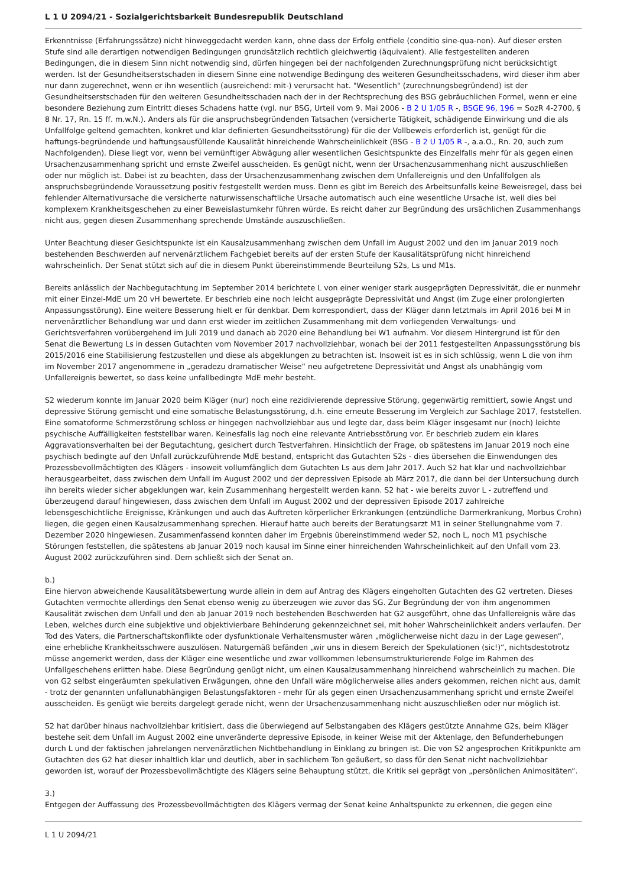L 1 U 2094/21 - Sozialgerichtsbarkeit Bundesrepublik Deutschland
Erkenntnisse (Erfahrungssätze) nicht hinweggedacht werden kann, ohne dass der Erfolg entfiele (conditio sine-qua-non). Auf dieser ersten Stufe sind alle derartigen notwendigen Bedingungen grundsätzlich rechtlich gleichwertig (äquivalent). Alle festgestellten anderen Bedingungen, die in diesem Sinn nicht notwendig sind, dürfen hingegen bei der nachfolgenden Zurechnungsprüfung nicht berücksichtigt werden. Ist der Gesundheitserstschaden in diesem Sinne eine notwendige Bedingung des weiteren Gesundheitsschadens, wird dieser ihm aber nur dann zugerechnet, wenn er ihn wesentlich (ausreichend: mit-) verursacht hat. "Wesentlich" (zurechnungsbegründend) ist der Gesundheitserstschaden für den weiteren Gesundheitsschaden nach der in der Rechtsprechung des BSG gebräuchlichen Formel, wenn er eine besondere Beziehung zum Eintritt dieses Schadens hatte (vgl. nur BSG, Urteil vom 9. Mai 2006 - B 2 U 1/05 R -, BSGE 96, 196 = SozR 4-2700, § 8 Nr. 17, Rn. 15 ff. m.w.N.). Anders als für die anspruchsbegründenden Tatsachen (versicherte Tätigkeit, schädigende Einwirkung und die als Unfallfolge geltend gemachten, konkret und klar definierten Gesundheitsstörung) für die der Vollbeweis erforderlich ist, genügt für die haftungs-begründende und haftungsausfüllende Kausalität hinreichende Wahrscheinlichkeit (BSG - B 2 U 1/05 R -, a.a.O., Rn. 20, auch zum Nachfolgenden). Diese liegt vor, wenn bei vernünftiger Abwägung aller wesentlichen Gesichtspunkte des Einzelfalls mehr für als gegen einen Ursachenzusammenhang spricht und ernste Zweifel ausscheiden. Es genügt nicht, wenn der Ursachenzusammenhang nicht auszuschließen oder nur möglich ist. Dabei ist zu beachten, dass der Ursachenzusammenhang zwischen dem Unfallereignis und den Unfallfolgen als anspruchsbegründende Voraussetzung positiv festgestellt werden muss. Denn es gibt im Bereich des Arbeitsunfalls keine Beweisregel, dass bei fehlender Alternativursache die versicherte naturwissenschaftliche Ursache automatisch auch eine wesentliche Ursache ist, weil dies bei komplexem Krankheitsgeschehen zu einer Beweislastumkehr führen würde. Es reicht daher zur Begründung des ursächlichen Zusammenhangs nicht aus, gegen diesen Zusammenhang sprechende Umstände auszuschließen.
Unter Beachtung dieser Gesichtspunkte ist ein Kausalzusammenhang zwischen dem Unfall im August 2002 und den im Januar 2019 noch bestehenden Beschwerden auf nervenärztlichem Fachgebiet bereits auf der ersten Stufe der Kausalitätsprüfung nicht hinreichend wahrscheinlich. Der Senat stützt sich auf die in diesem Punkt übereinstimmende Beurteilung S2s, Ls und M1s.
Bereits anlässlich der Nachbegutachtung im September 2014 berichtete L von einer weniger stark ausgeprägten Depressivität, die er nunmehr mit einer Einzel-MdE um 20 vH bewertete. Er beschrieb eine noch leicht ausgeprägte Depressivität und Angst (im Zuge einer prolongierten Anpassungsstörung). Eine weitere Besserung hielt er für denkbar. Dem korrespondiert, dass der Kläger dann letztmals im April 2016 bei M in nervenärztlicher Behandlung war und dann erst wieder im zeitlichen Zusammenhang mit dem vorliegenden Verwaltungs- und Gerichtsverfahren vorübergehend im Juli 2019 und danach ab 2020 eine Behandlung bei W1 aufnahm. Vor diesem Hintergrund ist für den Senat die Bewertung Ls in dessen Gutachten vom November 2017 nachvollziehbar, wonach bei der 2011 festgestellten Anpassungsstörung bis 2015/2016 eine Stabilisierung festzustellen und diese als abgeklungen zu betrachten ist. Insoweit ist es in sich schlüssig, wenn L die von ihm im November 2017 angenommene in „geradezu dramatischer Weise“ neu aufgetretene Depressivität und Angst als unabhängig vom Unfallereignis bewertet, so dass keine unfallbedingte MdE mehr besteht.
S2 wiederum konnte im Januar 2020 beim Kläger (nur) noch eine rezidivierende depressive Störung, gegenwärtig remittiert, sowie Angst und depressive Störung gemischt und eine somatische Belastungsstörung, d.h. eine erneute Besserung im Vergleich zur Sachlage 2017, feststellen. Eine somatoforme Schmerzstörung schloss er hingegen nachvollziehbar aus und legte dar, dass beim Kläger insgesamt nur (noch) leichte psychische Auffälligkeiten feststellbar waren. Keinesfalls lag noch eine relevante Antriebsstörung vor. Er beschrieb zudem ein klares Aggravationsverhalten bei der Begutachtung, gesichert durch Testverfahren. Hinsichtlich der Frage, ob spätestens im Januar 2019 noch eine psychisch bedingte auf den Unfall zurückzuführende MdE bestand, entspricht das Gutachten S2s - dies übersehen die Einwendungen des Prozessbevollmächtigten des Klägers - insoweit vollumfänglich dem Gutachten Ls aus dem Jahr 2017. Auch S2 hat klar und nachvollziehbar herausgearbeitet, dass zwischen dem Unfall im August 2002 und der depressiven Episode ab März 2017, die dann bei der Untersuchung durch ihn bereits wieder sicher abgeklungen war, kein Zusammenhang hergestellt werden kann. S2 hat - wie bereits zuvor L - zutreffend und überzeugend darauf hingewiesen, dass zwischen dem Unfall im August 2002 und der depressiven Episode 2017 zahlreiche lebensgeschichtliche Ereignisse, Kränkungen und auch das Auftreten körperlicher Erkrankungen (entzündliche Darmerkrankung, Morbus Crohn) liegen, die gegen einen Kausalzusammenhang sprechen. Hierauf hatte auch bereits der Beratungsarzt M1 in seiner Stellungnahme vom 7. Dezember 2020 hingewiesen. Zusammenfassend konnten daher im Ergebnis übereinstimmend weder S2, noch L, noch M1 psychische Störungen feststellen, die spätestens ab Januar 2019 noch kausal im Sinne einer hinreichenden Wahrscheinlichkeit auf den Unfall vom 23. August 2002 zurückzuführen sind. Dem schließt sich der Senat an.
b.)
Eine hiervon abweichende Kausalitätsbewertung wurde allein in dem auf Antrag des Klägers eingeholten Gutachten des G2 vertreten. Dieses Gutachten vermochte allerdings den Senat ebenso wenig zu überzeugen wie zuvor das SG. Zur Begründung der von ihm angenommen Kausalität zwischen dem Unfall und den ab Januar 2019 noch bestehenden Beschwerden hat G2 ausgeführt, ohne das Unfallereignis wäre das Leben, welches durch eine subjektive und objektivierbare Behinderung gekennzeichnet sei, mit hoher Wahrscheinlichkeit anders verlaufen. Der Tod des Vaters, die Partnerschaftskonflikte oder dysfunktionale Verhaltensmuster wären „möglicherweise nicht dazu in der Lage gewesen“, eine erhebliche Krankheitsschwere auszulösen. Naturgemäß befänden „wir uns in diesem Bereich der Spekulationen (sic!)“, nichtsdestotrotz müsse angemerkt werden, dass der Kläger eine wesentliche und zwar vollkommen lebensumstrukturierende Folge im Rahmen des Unfallgeschehens erlitten habe. Diese Begründung genügt nicht, um einen Kausalzusammenhang hinreichend wahrscheinlich zu machen. Die von G2 selbst eingeräumten spekulativen Erwägungen, ohne den Unfall wäre möglicherweise alles anders gekommen, reichen nicht aus, damit - trotz der genannten unfallunabhängigen Belastungsfaktoren - mehr für als gegen einen Ursachenzusammenhang spricht und ernste Zweifel ausscheiden. Es genügt wie bereits dargelegt gerade nicht, wenn der Ursachenzusammenhang nicht auszuschließen oder nur möglich ist.
S2 hat darüber hinaus nachvollziehbar kritisiert, dass die überwiegend auf Selbstangaben des Klägers gestützte Annahme G2s, beim Kläger bestehe seit dem Unfall im August 2002 eine unveränderte depressive Episode, in keiner Weise mit der Aktenlage, den Befunderhebungen durch L und der faktischen jahrelangen nervenärztlichen Nichtbehandlung in Einklang zu bringen ist. Die von S2 angesprochen Kritikpunkte am Gutachten des G2 hat dieser inhaltlich klar und deutlich, aber in sachlichem Ton geäußert, so dass für den Senat nicht nachvollziehbar geworden ist, worauf der Prozessbevollmächtigte des Klägers seine Behauptung stützt, die Kritik sei geprägt von „persönlichen Animositäten“.
3.)
Entgegen der Auffassung des Prozessbevollmächtigten des Klägers vermag der Senat keine Anhaltspunkte zu erkennen, die gegen eine
L 1 U 2094/21